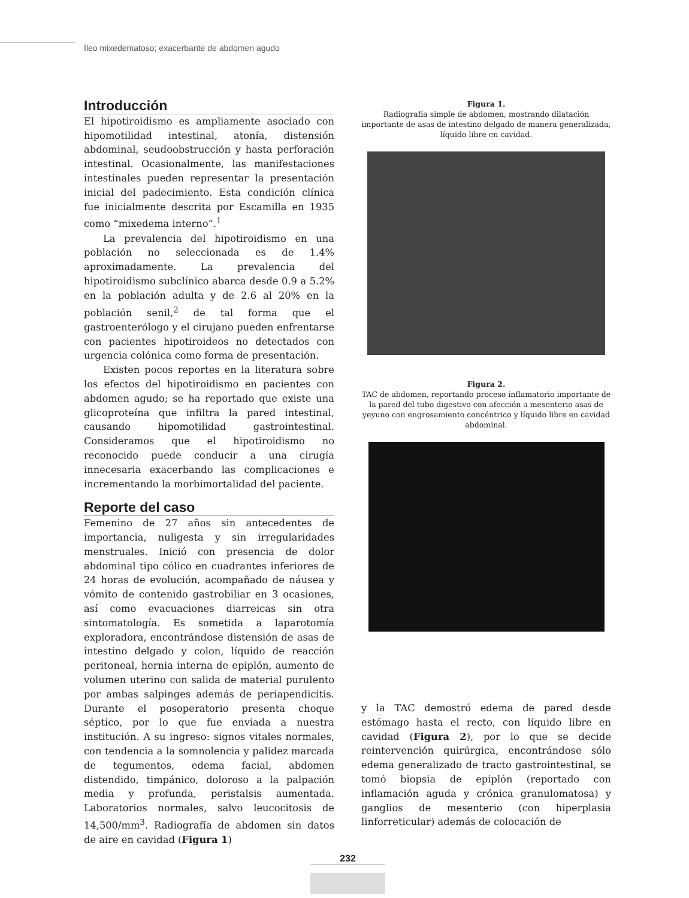Íleo mixedematoso; exacerbante de abdomen agudo
Introducción
El hipotiroidismo es ampliamente asociado con hipomotilidad intestinal, atonía, distensión abdominal, seudoobstrucción y hasta perforación intestinal. Ocasionalmente, las manifestaciones intestinales pueden representar la presentación inicial del padecimiento. Esta condición clínica fue inicialmente descrita por Escamilla en 1935 como “mixedema interno”.<sup>1</sup>
La prevalencia del hipotiroidismo en una población no seleccionada es de 1.4% aproximadamente. La prevalencia del hipotiroidismo subclínico abarca desde 0.9 a 5.2% en la población adulta y de 2.6 al 20% en la población senil,<sup>2</sup> de tal forma que el gastroenterólogo y el cirujano pueden enfrentarse con pacientes hipotiroideos no detectados con urgencia colónica como forma de presentación.
Existen pocos reportes en la literatura sobre los efectos del hipotiroidismo en pacientes con abdomen agudo; se ha reportado que existe una glicoproteína que infiltra la pared intestinal, causando hipomotilidad gastrointestinal. Consideramos que el hipotiroidismo no reconocido puede conducir a una cirugía innecesaria exacerbando las complicaciones e incrementando la morbimortalidad del paciente.
Reporte del caso
Femenino de 27 años sin antecedentes de importancia, nuligesta y sin irregularidades menstruales. Inició con presencia de dolor abdominal tipo cólico en cuadrantes inferiores de 24 horas de evolución, acompañado de náusea y vómito de contenido gastrobiliar en 3 ocasiones, así como evacuaciones diarreicas sin otra sintomatología. Es sometida a laparotomía exploradora, encontrándose distensión de asas de intestino delgado y colon, líquido de reacción peritoneal, hernia interna de epiplón, aumento de volumen uterino con salida de material purulento por ambas salpinges además de periapendicitis. Durante el posoperatorio presenta choque séptico, por lo que fue enviada a nuestra institución. A su ingreso: signos vitales normales, con tendencia a la somnolencia y palidez marcada de tegumentos, edema facial, abdomen distendido, timpánico, doloroso a la palpación media y profunda, peristalsis aumentada. Laboratorios normales, salvo leucocitosis de 14,500/mm<sup>3</sup>. Radiografía de abdomen sin datos de aire en cavidad (Figura 1)
Figura 1.
Radiografía simple de abdomen, mostrando dilatación importante de asas de intestino delgado de manera generalizada, líquido libre en cavidad.
Figura 2.
TAC de abdomen, reportando proceso inflamatorio importante de la pared del tubo digestivo con afección a mesenterio asas de yeyuno con engrosamiento concéntrico y líquido libre en cavidad abdominal.
y la TAC demostró edema de pared desde estómago hasta el recto, con líquido libre en cavidad (Figura 2), por lo que se decide reintervención quirúrgica, encontrándose sólo edema generalizado de tracto gastrointestinal, se tomó biopsia de epiplón (reportado con inflamación aguda y crónica granulomatosa) y ganglios de mesenterio (con hiperplasia linforreticular) además de colocación de
232